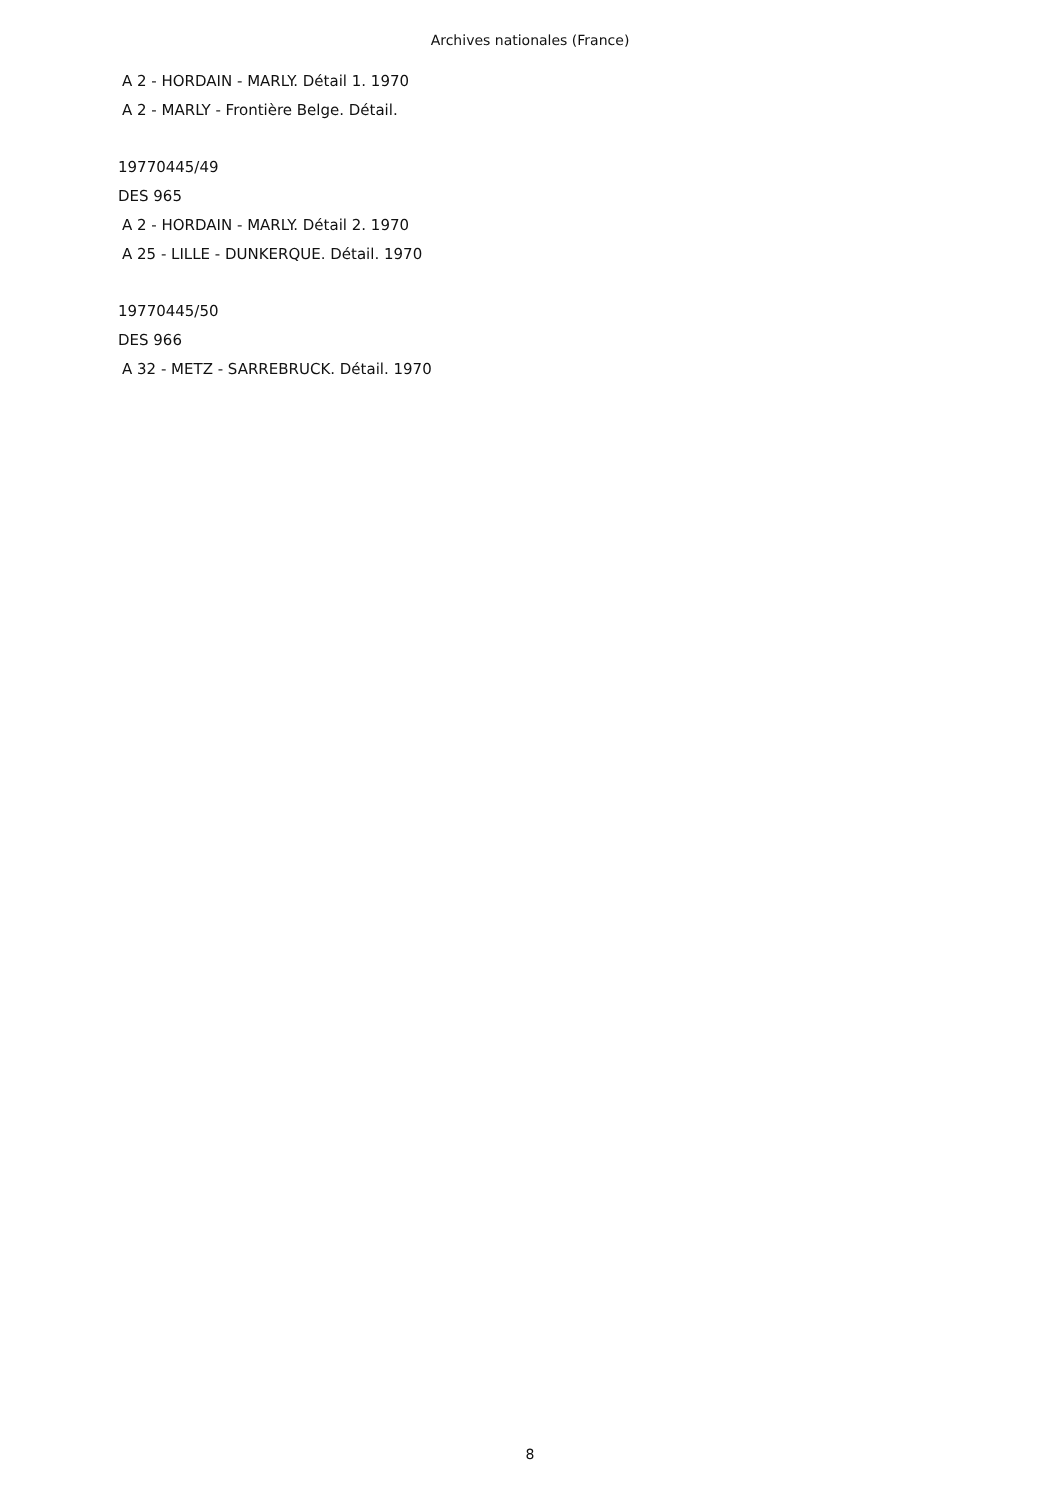Archives nationales (France)
A 2 - HORDAIN - MARLY. Détail 1. 1970
A 2 - MARLY - Frontière Belge. Détail.
19770445/49
DES 965
A 2 - HORDAIN - MARLY. Détail 2. 1970
A 25 - LILLE - DUNKERQUE. Détail. 1970
19770445/50
DES 966
A 32 - METZ - SARREBRUCK. Détail. 1970
8